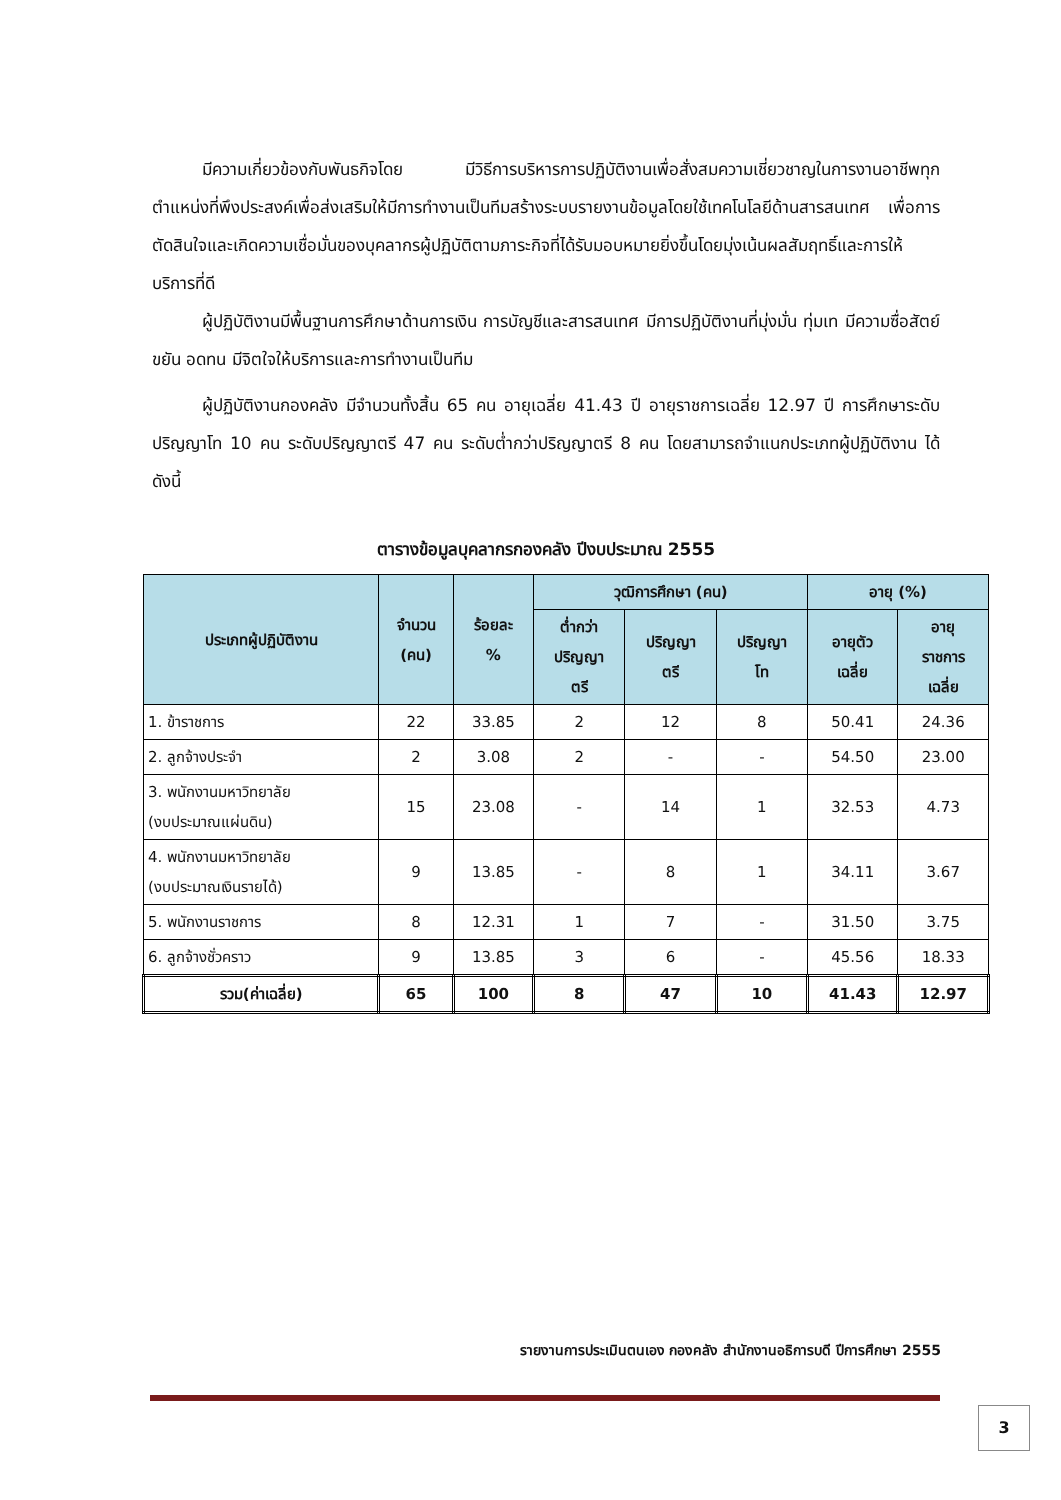มีความเกี่ยวข้องกับพันธกิจโดย มีวิธีการบริหารการปฏิบัติงานเพื่อสั่งสมความเชี่ยวชาญในการงานอาชีพทุกตำแหน่งที่พึงประสงค์เพื่อส่งเสริมให้มีการทำงานเป็นทีมสร้างระบบรายงานข้อมูลโดยใช้เทคโนโลยีด้านสารสนเทศ เพื่อการตัดสินใจและเกิดความเชื่อมั่นของบุคลากรผู้ปฏิบัติตามภาระกิจที่ได้รับมอบหมายยิ่งขึ้นโดยมุ่งเน้นผลสัมฤทธิ์และการให้บริการที่ดี
ผู้ปฏิบัติงานมีพื้นฐานการศึกษาด้านการเงิน การบัญชีและสารสนเทศ มีการปฏิบัติงานที่มุ่งมั่น ทุ่มเท มีความซื่อสัตย์ ขยัน อดทน มีจิตใจให้บริการและการทำงานเป็นทีม
ผู้ปฏิบัติงานกองคลัง มีจำนวนทั้งสิ้น 65 คน อายุเฉลี่ย 41.43 ปี อายุราชการเฉลี่ย 12.97 ปี การศึกษาระดับปริญญาโท 10 คน ระดับปริญญาตรี 47 คน ระดับต่ำกว่าปริญญาตรี 8 คน โดยสามารถจำแนกประเภทผู้ปฏิบัติงาน ได้ดังนี้
ตารางข้อมูลบุคลากรกองคลัง ปีงบประมาณ 2555
| ประเภทผู้ปฏิบัติงาน | จำนวน (คน) | ร้อยละ % | วุฒิการศึกษา (คน) | | | อายุ (%) | |
| --- | --- | --- | --- | --- | --- | --- | --- |
| | | | ต่ำกว่า ปริญญา ตรี | ปริญญา ตรี | ปริญญา โท | อายุตัว เฉลี่ย | อายุ ราชการ เฉลี่ย |
| 1. ข้าราชการ | 22 | 33.85 | 2 | 12 | 8 | 50.41 | 24.36 |
| 2. ลูกจ้างประจำ | 2 | 3.08 | 2 | - | - | 54.50 | 23.00 |
| 3. พนักงานมหาวิทยาลัย (งบประมาณแผ่นดิน) | 15 | 23.08 | - | 14 | 1 | 32.53 | 4.73 |
| 4. พนักงานมหาวิทยาลัย (งบประมาณเงินรายได้) | 9 | 13.85 | - | 8 | 1 | 34.11 | 3.67 |
| 5. พนักงานราชการ | 8 | 12.31 | 1 | 7 | - | 31.50 | 3.75 |
| 6. ลูกจ้างชั่วคราว | 9 | 13.85 | 3 | 6 | - | 45.56 | 18.33 |
| รวม(ค่าเฉลี่ย) | 65 | 100 | 8 | 47 | 10 | 41.43 | 12.97 |
รายงานการประเมินตนเอง กองคลัง สำนักงานอธิการบดี ปีการศึกษา 2555
3